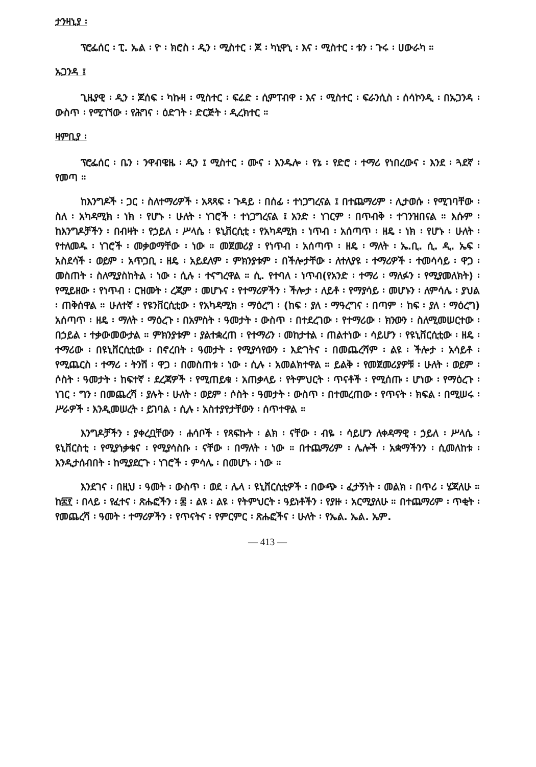ታንዛኒያ ፡
ፕሮፌሰር ፡ ፒ. ኤል ፡ ዮ ፡ ክሮስ ፡ ዲን ፡ ሚስተር ፡ ጆ ፡ ካኒዋኒ ፡ እና ፡ ሚስተር ፡ ቱን ፡ ጉሩ ፡ ሀውራካ ።
ኡጋንዳ ፤
ጊዜያዊ ፡ ዲን ፡ ጆሰፍ ፡ ካኩዛ ፡ ሚስተር ፡ ፍሬድ ፡ ሲምፐብዋ ፡ እና ፡ ሚስተር ፡ ፍራንሲስ ፡ ሰሳኮንዲ ፡ በኡጋንዳ ፡ ውስጥ ፡ የሚገኘው ፡ የሕግና ፡ ዕድገት ፡ ድርጅት ፡ ዲረክተር ።
ዛምቢያ ፡
ፕሮፌሰር ፡ ቤን ፡ ንዋብዌዜ ፡ ዲን ፤ ሚስተር ፡ ሙና ፡ እንዱሎ ፡ የኔ ፡ የድሮ ፡ ተማሪ የነበረውና ፡ እንደ ፡ ጓደኛ ፡ የመጣ ።
ከእንግዶች ፡ ጋር ፡ ስለተማሪዎች ፡ አጻጻፍ ፡ ጉዳይ ፡ በሰፊ ፡ ተነጋግረናል ፤ በተጨማሪም ፡ ሊታወሱ ፡ የሚገባቸው ፡ ስለ ፡ አካዳሚክ ፡ ነክ ፡ የሆኑ ፡ ሁለት ፡ ነገሮች ፡ ተነጋግረናል ፤ አንድ ፡ ነገርም ፡ በጥብቅ ፡ ተገንዝበናል ። እሱም ፡ ከእንግዶቻችን ፡ በብዛት ፡ የኃይለ ፡ ሥላሴ ፡ ዩኒቨርሲቲ ፡ የአካዳሚክ ፡ ነጥብ ፡ አሰጣጥ ፡ ዘዴ ፡ ነክ ፡ የሆኑ ፡ ሁለት ፡ የተለመዱ ፡ ነገሮች ፡ መቃወማቸው ፡ ነው ። መጀመሪያ ፡ የነጥብ ፡ አሰጣጥ ፡ ዘዴ ፡ ማለት ፡ ኤ.ቢ. ሲ. ዲ. ኤፍ ፡ አስደሳች ፡ ወይም ፡ አጥጋቢ ፡ ዘዴ ፡ አይደለም ፡ ምክንያቱም ፡ በችሎታቸው ፡ ለተለያዩ ፡ ተማሪዎች ፡ ተመሳሳይ ፡ ዋጋ ፡ መስጠት ፡ ስለሚያስከትል ፡ ነው ፡ ሲሉ ፡ ተናግረዋል ። ሲ. የተባለ ፡ ነጥብ(የአንድ ፡ ተማሪ ፡ ማለፉን ፡ የሚያመለክት) ፡ የሚይዘው ፡ የነጥብ ፡ ርዝመት ፡ ረጂም ፡ መሆኑና ፡ የተማሪዎችን ፡ ችሎታ ፡ ለይቶ ፡ የማያሳይ ፡ መሆኑን ፡ ለምሳሌ ፡ ያህል ፡ ጠቅሰዋል ። ሁለተኛ ፡ የዩንቨርሲቲው ፡ የአካዳሚክ ፡ ማዕረግ ፡ (ከፍ ፡ ያለ ፡ ማዓረግና ፡ በጣም ፡ ከፍ ፡ ያለ ፡ ማዕረግ) አሰጣጥ ፡ ዘዴ ፡ ማለት ፡ ማዕረጉ ፡ በአምስት ፡ ዓመታት ፡ ውስጥ ፡ በተደረገው ፡ የተማሪው ፡ ክንውን ፡ ስለሚመሠርተው ፡ በኃይል ፡ ተቃውመውታል ። ምክንያቱም ፡ ያልተቋረጠ ፡ የተማሪን ፡ መከታተል ፡ ጠልተነው ፡ ሳይሆን ፡ የዩኒቨርሲቲው ፡ ዘዴ ፡ ተማሪው ፡ በዩኒቨርሲቲው ፡ በኖረበት ፡ ዓመታት ፡ የሚያሳየውን ፡ እድገትና ፡ በመጨረሻም ፡ ልዩ ፡ ችሎታ ፡ አሳይቶ ፡ የሚጨርስ ፡ ተማሪ ፡ ትንሽ ፡ ዋጋ ፡ በመስጠቱ ፡ ነው ፡ ሲሉ ፡ አመልክተዋል ። ይልቅ ፡ የመጀመሪያዎቹ ፡ ሁለት ፡ ወይም ፡ ሶስት ፡ ዓመታት ፡ ከፍተኛ ፡ ደረጃዎች ፡ የሚጠይቁ ፡ አጠቃላይ ፡ የትምህርት ፡ ጥናቶች ፡ የሚሰጡ ፡ ሆነው ፡ የማዕረጉ ፡ ነገር ፡ ግን ፡ በመጨረሻ ፡ ያሉት ፡ ሁለት ፡ ወይም ፡ ሶስት ፡ ዓመታት ፡ ውስጥ ፡ በተመረጠው ፡ የጥናት ፡ ክፍል ፡ በሚሠሩ ፡ ሥራዎች ፡ እንዲመሠረት ፡ ይገባል ፡ ሲሉ ፡ አስተያየታቸውን ፡ ሰጥተዋል ።
እንግዶቻችን ፡ ያቀረቧቸውን ፡ ሐሳቦች ፡ የጻፍኩት ፡ ልክ ፡ ናቸው ፡ ብዬ ፡ ሳይሆን ለቀዳማዊ ፡ ኃይለ ፡ ሥላሴ ፡ ዩኒቨርስቲ ፡ የሚያነቃቁና ፡ የሚያሳስቡ ፡ ናቸው ፡ በማለት ፡ ነው ። በተጨማሪም ፡ ሌሎች ፡ አቋማችንን ፡ ሲመለከቱ ፡ እንዲታሰብበት ፡ ከሚያደርጉ ፡ ነገሮች ፡ ምሳሌ ፡ በመሆኑ ፡ ነው ።
እንደገና ፡ በዚህ ፡ ዓመት ፡ ውስጥ ፡ ወደ ፡ ሌላ ፡ ዩኒቨርሲቲዎች ፡ በውጭ ፡ ፈታኝነት ፡ መልክ ፡ በጥሪ ፡ ሄጃለሁ ። ከ፰፻ ፡ በላይ ፡ የፈተና ፡ ጽሑፎችን ፡ ፷ ፡ ልዩ ፡ ልዩ ፡ የትምህርት ፡ ዓይነቶችን ፡ የያዙ ፡ አርሚያለሁ ። በተጨማሪም ፡ ጥቂት ፡ የመጨረሻ ፡ ዓመት ፡ ተማሪዎችን ፡ የጥናትና ፡ የምርምር ፡ ጽሑፎችና ፡ ሁለት ፡ የኤል. ኤል. ኤም.
— 413 —